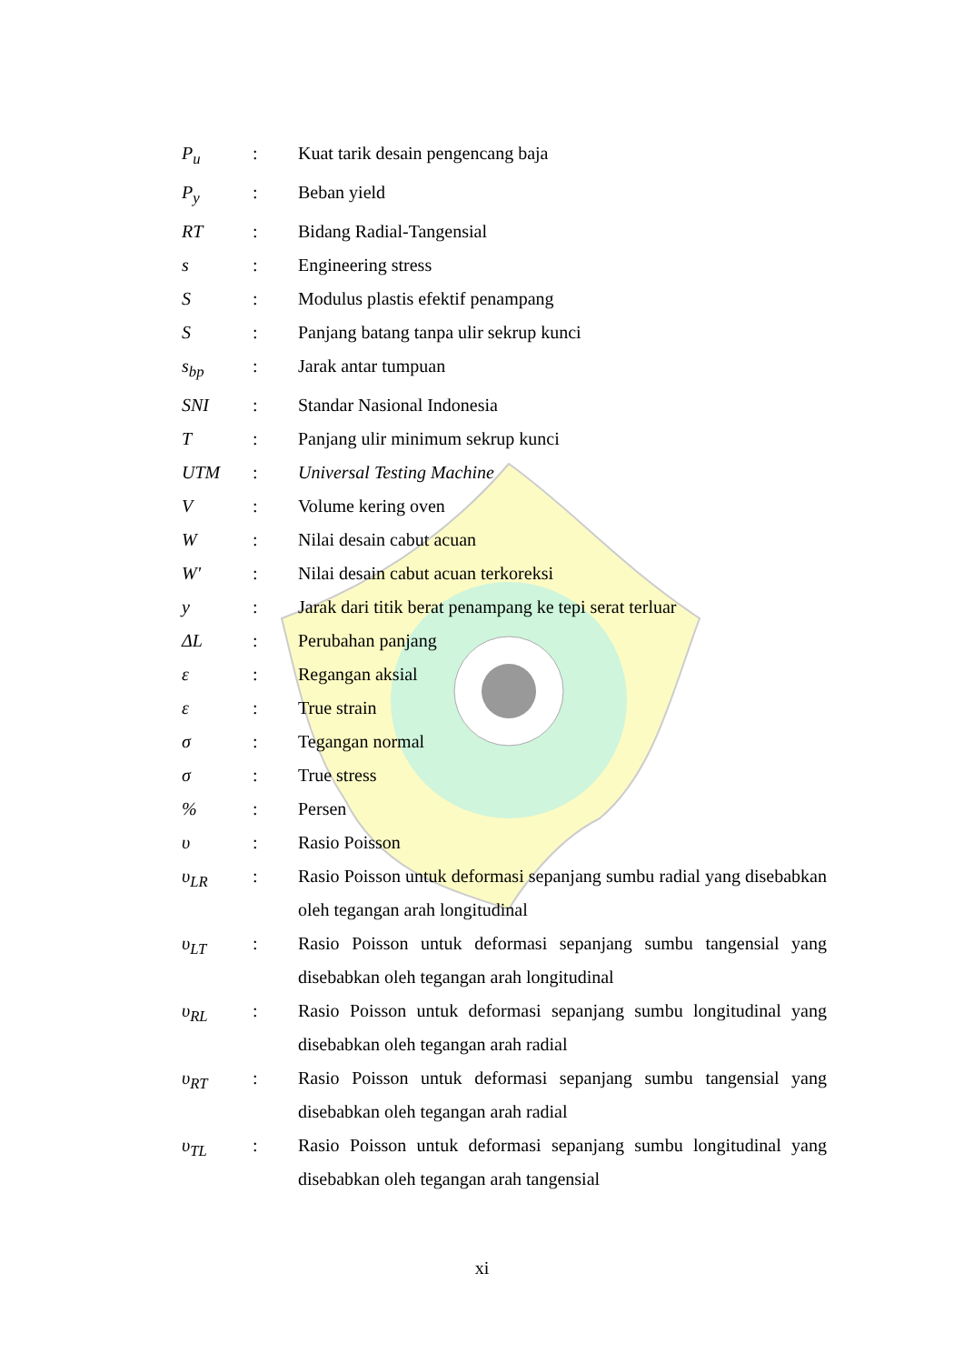| P<sub>u</sub> | : | Kuat tarik desain pengencang baja |
| P<sub>y</sub> | : | Beban yield |
| RT | : | Bidang Radial-Tangensial |
| s | : | Engineering stress |
| S | : | Modulus plastis efektif penampang |
| S | : | Panjang batang tanpa ulir sekrup kunci |
| s<sub>bp</sub> | : | Jarak antar tumpuan |
| SNI | : | Standar Nasional Indonesia |
| T | : | Panjang ulir minimum sekrup kunci |
| UTM | : | Universal Testing Machine |
| V | : | Volume kering oven |
| W | : | Nilai desain cabut acuan |
| W' | : | Nilai desain cabut acuan terkoreksi |
| y | : | Jarak dari titik berat penampang ke tepi serat terluar |
| ΔL | : | Perubahan panjang |
| ε | : | Regangan aksial |
| ε | : | True strain |
| σ | : | Tegangan normal |
| σ | : | True stress |
| % | : | Persen |
| υ | : | Rasio Poisson |
| υ<sub>LR</sub> | : | Rasio Poisson untuk deformasi sepanjang sumbu radial yang disebabkan oleh tegangan arah longitudinal |
| υ<sub>LT</sub> | : | Rasio Poisson untuk deformasi sepanjang sumbu tangensial yang disebabkan oleh tegangan arah longitudinal |
| υ<sub>RL</sub> | : | Rasio Poisson untuk deformasi sepanjang sumbu longitudinal yang disebabkan oleh tegangan arah radial |
| υ<sub>RT</sub> | : | Rasio Poisson untuk deformasi sepanjang sumbu tangensial yang disebabkan oleh tegangan arah radial |
| υ<sub>TL</sub> | : | Rasio Poisson untuk deformasi sepanjang sumbu longitudinal yang disebabkan oleh tegangan arah tangensial |
xi